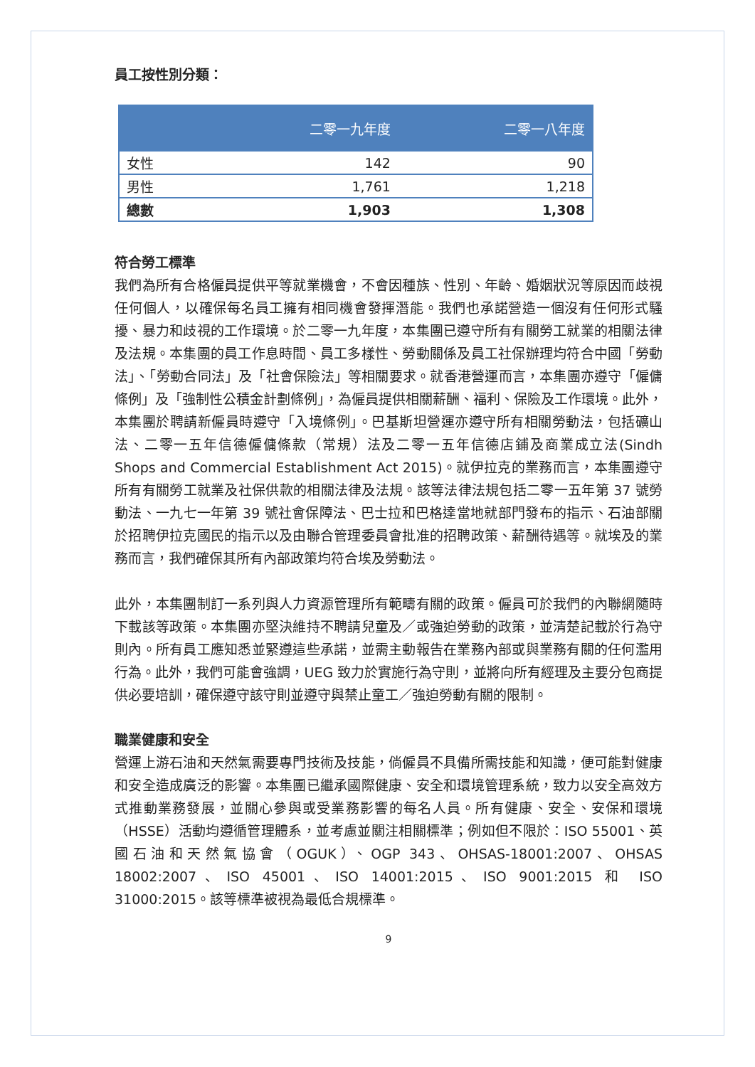員工按性別分類：
| | 二零一九年度 | 二零一八年度 |
| --- | --- | --- |
| 女性 | 142 | 90 |
| 男性 | 1,761 | 1,218 |
| 總數 | 1,903 | 1,308 |
符合勞工標準
我們為所有合格僱員提供平等就業機會，不會因種族、性別、年齡、婚姻狀況等原因而歧視任何個人，以確保每名員工擁有相同機會發揮潛能。我們也承諾營造一個沒有任何形式騷擾、暴力和歧視的工作環境。於二零一九年度，本集團已遵守所有有關勞工就業的相關法律及法規。本集團的員工作息時間、員工多樣性、勞動關係及員工社保辦理均符合中國「勞動法」、「勞動合同法」及「社會保險法」等相關要求。就香港營運而言，本集團亦遵守「僱傭條例」及「強制性公積金計劃條例」，為僱員提供相關薪酬、福利、保險及工作環境。此外，本集團於聘請新僱員時遵守「入境條例」。巴基斯坦營運亦遵守所有相關勞動法，包括礦山法、二零一五年信德僱傭條款（常規）法及二零一五年信德店鋪及商業成立法(Sindh Shops and Commercial Establishment Act 2015)。就伊拉克的業務而言，本集團遵守所有有關勞工就業及社保供款的相關法律及法規。該等法律法規包括二零一五年第 37 號勞動法、一九七一年第 39 號社會保障法、巴士拉和巴格達當地就部門發布的指示、石油部關於招聘伊拉克國民的指示以及由聯合管理委員會批准的招聘政策、薪酬待遇等。就埃及的業務而言，我們確保其所有內部政策均符合埃及勞動法。
此外，本集團制訂一系列與人力資源管理所有範疇有關的政策。僱員可於我們的內聯網隨時下載該等政策。本集團亦堅決維持不聘請兒童及／或強迫勞動的政策，並清楚記載於行為守則內。所有員工應知悉並緊遵這些承諾，並需主動報告在業務內部或與業務有關的任何濫用行為。此外，我們可能會強調，UEG 致力於實施行為守則，並將向所有經理及主要分包商提供必要培訓，確保遵守該守則並遵守與禁止童工／強迫勞動有關的限制。
職業健康和安全
營運上游石油和天然氣需要專門技術及技能，倘僱員不具備所需技能和知識，便可能對健康和安全造成廣泛的影響。本集團已繼承國際健康、安全和環境管理系統，致力以安全高效方式推動業務發展，並關心參與或受業務影響的每名人員。所有健康、安全、安保和環境（HSSE）活動均遵循管理體系，並考慮並關注相關標準；例如但不限於：ISO 55001、英國石油和天然氣協會（OGUK）、OGP 343、OHSAS-18001:2007、OHSAS 18002:2007、ISO 45001、ISO 14001:2015、ISO 9001:2015 和 ISO 31000:2015。該等標準被視為最低合規標準。
9